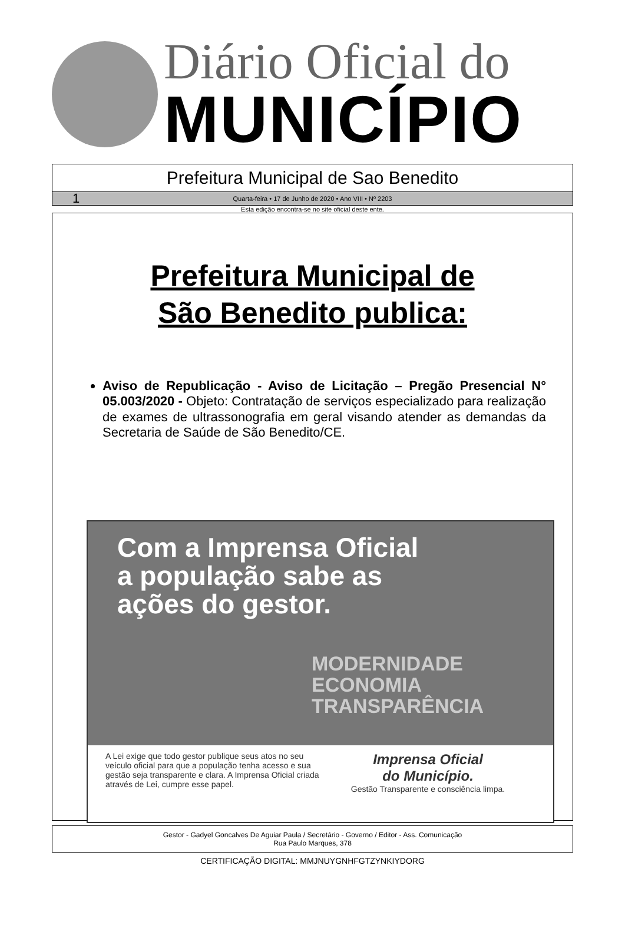Diário Oficial do
MUNICÍPIO
Prefeitura Municipal de Sao Benedito
1 Quarta-feira • 17 de Junho de 2020 • Ano VIII • Nº 2203
Esta edição encontra-se no site oficial deste ente.
Prefeitura Municipal de
São Benedito publica:
Aviso de Republicação - Aviso de Licitação – Pregão Presencial N° 05.003/2020 - Objeto: Contratação de serviços especializado para realização de exames de ultrassonografia em geral visando atender as demandas da Secretaria de Saúde de São Benedito/CE.
Com a Imprensa Oficial
a população sabe as
ações do gestor.
MODERNIDADE
ECONOMIA
TRANSPARÊNCIA
A Lei exige que todo gestor publique seus atos no seu veículo oficial para que a população tenha acesso e sua gestão seja transparente e clara. A Imprensa Oficial criada através de Lei, cumpre esse papel.
Imprensa Oficial
do Município.
Gestão Transparente e consciência limpa.
Gestor - Gadyel Goncalves De Aguiar Paula / Secretário - Governo / Editor - Ass. Comunicação
Rua Paulo Marques, 378
CERTIFICAÇÃO DIGITAL: MMJNUYGNHFGTZYNKIYDORG